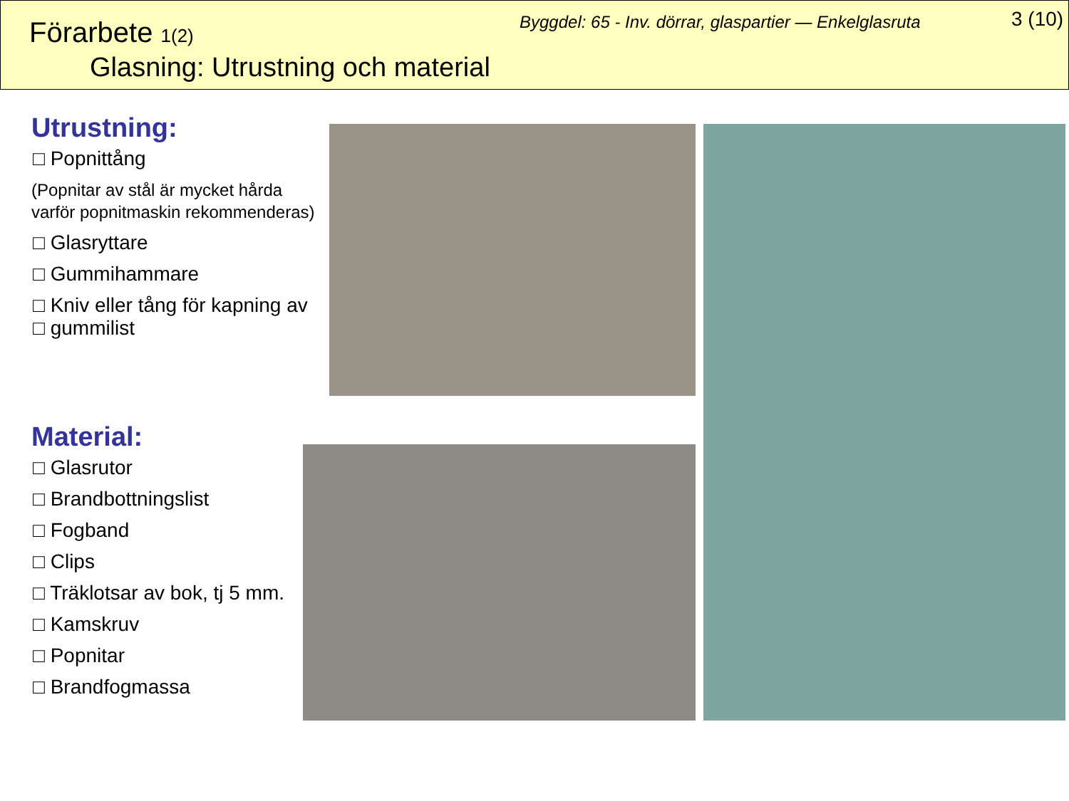Förarbete 1(2)
Glasning: Utrustning och material
Byggdel: 65 - Inv. dörrar, glaspartier — Enkelglasruta
3 (10)
Utrustning:
□ Popnittång
(Popnitar av stål är mycket hårda varför popnitmaskin rekommenderas)
□ Glasryttare
□ Gummihammare
□ Kniv eller tång för kapning av
□ gummilist
Material:
□ Glasrutor
□ Brandbottningslist
□ Fogband
□ Clips
□ Träklotsar av bok, tj 5 mm.
□ Kamskruv
□ Popnitar
□ Brandfogmassa